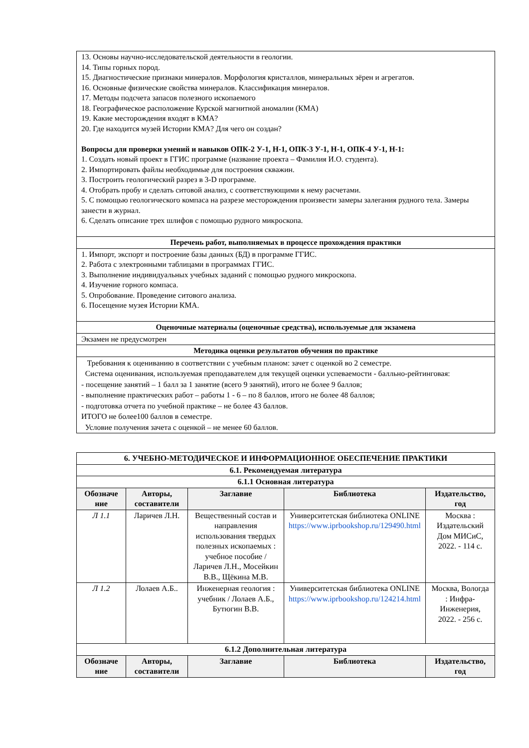| 13. Основы научно-исследовательской деятельности в геологии. 14. Типы горных пород. 15. Диагностические признаки минералов. Морфология кристаллов, минеральных зёрен и агрегатов. 16. Основные физические свойства минералов. Классификация минералов. 17. Методы подсчета запасов полезного ископаемого 18. Географическое расположение Курской магнитной аномалии (КМА) 19. Какие месторождения входят в КМА? 20. Где находится музей Истории КМА? Для чего он создан? Вопросы для проверки умений и навыков ОПК-2 У-1, Н-1, ОПК-3 У-1, Н-1, ОПК-4 У-1, Н-1: 1. Создать новый проект в ГГИС программе (название проекта – Фамилия И.О. студента). 2. Импортировать файлы необходимые для построения скважин. 3. Построить геологический разрез в 3-D программе. 4. Отобрать пробу и сделать ситовой анализ, с соответствующими к нему расчетами. 5. С помощью геологического компаса на разрезе месторождения произвести замеры залегания рудного тела. Замеры занести в журнал. 6. Сделать описание трех шлифов с помощью рудного микроскопа. |
| Перечень работ, выполняемых в процессе прохождения практики |
| 1. Импорт, экспорт и построение базы данных (БД) в программе ГГИС. 2. Работа с электронными таблицами в программах ГГИС. 3. Выполнение индивидуальных учебных заданий с помощью рудного микроскопа. 4. Изучение горного компаса. 5. Опробование. Проведение ситового анализа. 6. Посещение музея Истории КМА. |
| Оценочные материалы (оценочные средства), используемые для экзамена |
| Экзамен не предусмотрен |
| Методика оценки результатов обучения по практике |
| Требования к оцениванию в соответствии с учебным планом: зачет с оценкой во 2 семестре. Система оценивания, используемая преподавателем для текущей оценки успеваемости - балльно-рейтинговая: - посещение занятий – 1 балл за 1 занятие (всего 9 занятий), итого не более 9 баллов; - выполнение практических работ – работы 1 - 6 – по 8 баллов, итого не более 48 баллов; - подготовка отчета по учебной практике – не более 43 баллов. ИТОГО не более100 баллов в семестре. Условие получения зачета с оценкой – не менее 60 баллов. |
| 6. УЧЕБНО-МЕТОДИЧЕСКОЕ И ИНФОРМАЦИОННОЕ ОБЕСПЕЧЕНИЕ ПРАКТИКИ | | | | |
| 6.1. Рекомендуемая литература | | | | |
| 6.1.1 Основная литература | | | | |
| Обозначе ние | Авторы, составители | Заглавие | Библиотека | Издательство, год |
| Л 1.1 | Ларичев Л.Н. | Вещественный состав и направления использования твердых полезных ископаемых : учебное пособие / Ларичев Л.Н., Мосейкин В.В., Щёкина М.В. | Университетская библиотека ONLINE https://www.iprbookshop.ru/129490.html | Москва : Издательский Дом МИСиС, 2022. - 114 с. |
| Л 1.2 | Лолаев А.Б.. | Инженерная геология : учебник / Лолаев А.Б., Бутюгин В.В. | Университетская библиотека ONLINE https://www.iprbookshop.ru/124214.html | Москва, Вологда : Инфра-Инженерия, 2022. - 256 с. |
| 6.1.2 Дополнительная литература | | | | |
| Обозначе ние | Авторы, составители | Заглавие | Библиотека | Издательство, год |